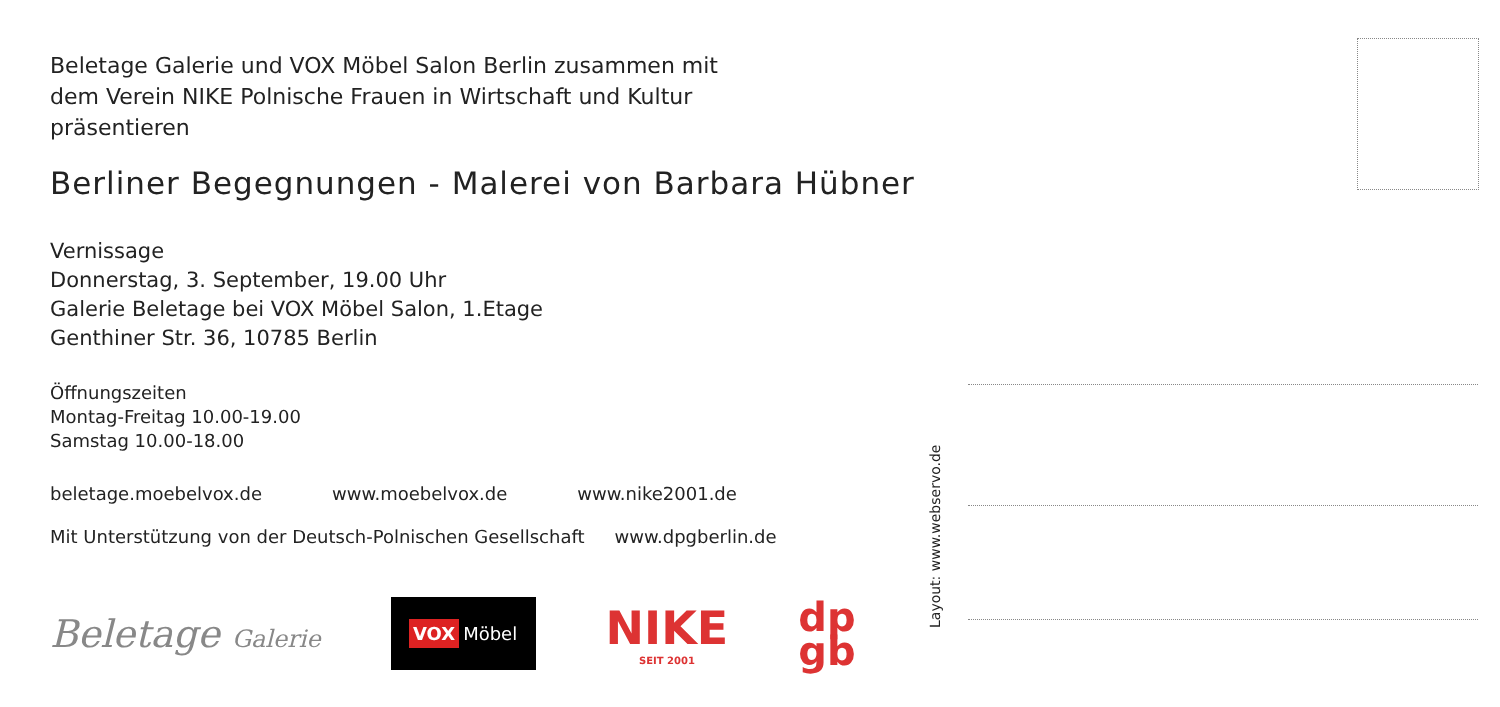Beletage Galerie und VOX Möbel Salon Berlin zusammen mit
dem Verein NIKE Polnische Frauen in Wirtschaft und Kultur
präsentieren
Berliner Begegnungen - Malerei von Barbara Hübner
Vernissage
Donnerstag, 3. September, 19.00 Uhr
Galerie Beletage bei VOX Möbel Salon, 1.Etage
Genthiner Str. 36, 10785 Berlin
Öffnungszeiten
Montag-Freitag 10.00-19.00
Samstag 10.00-18.00
beletage.moebelvox.de www.moebelvox.de www.nike2001.de
Mit Unterstützung von der Deutsch-Polnischen Gesellschaft www.dpgberlin.de
Beletage Galerie
VOX Möbel
NIKE
SEIT 2001
dp
gb
Layout: www.webservo.de